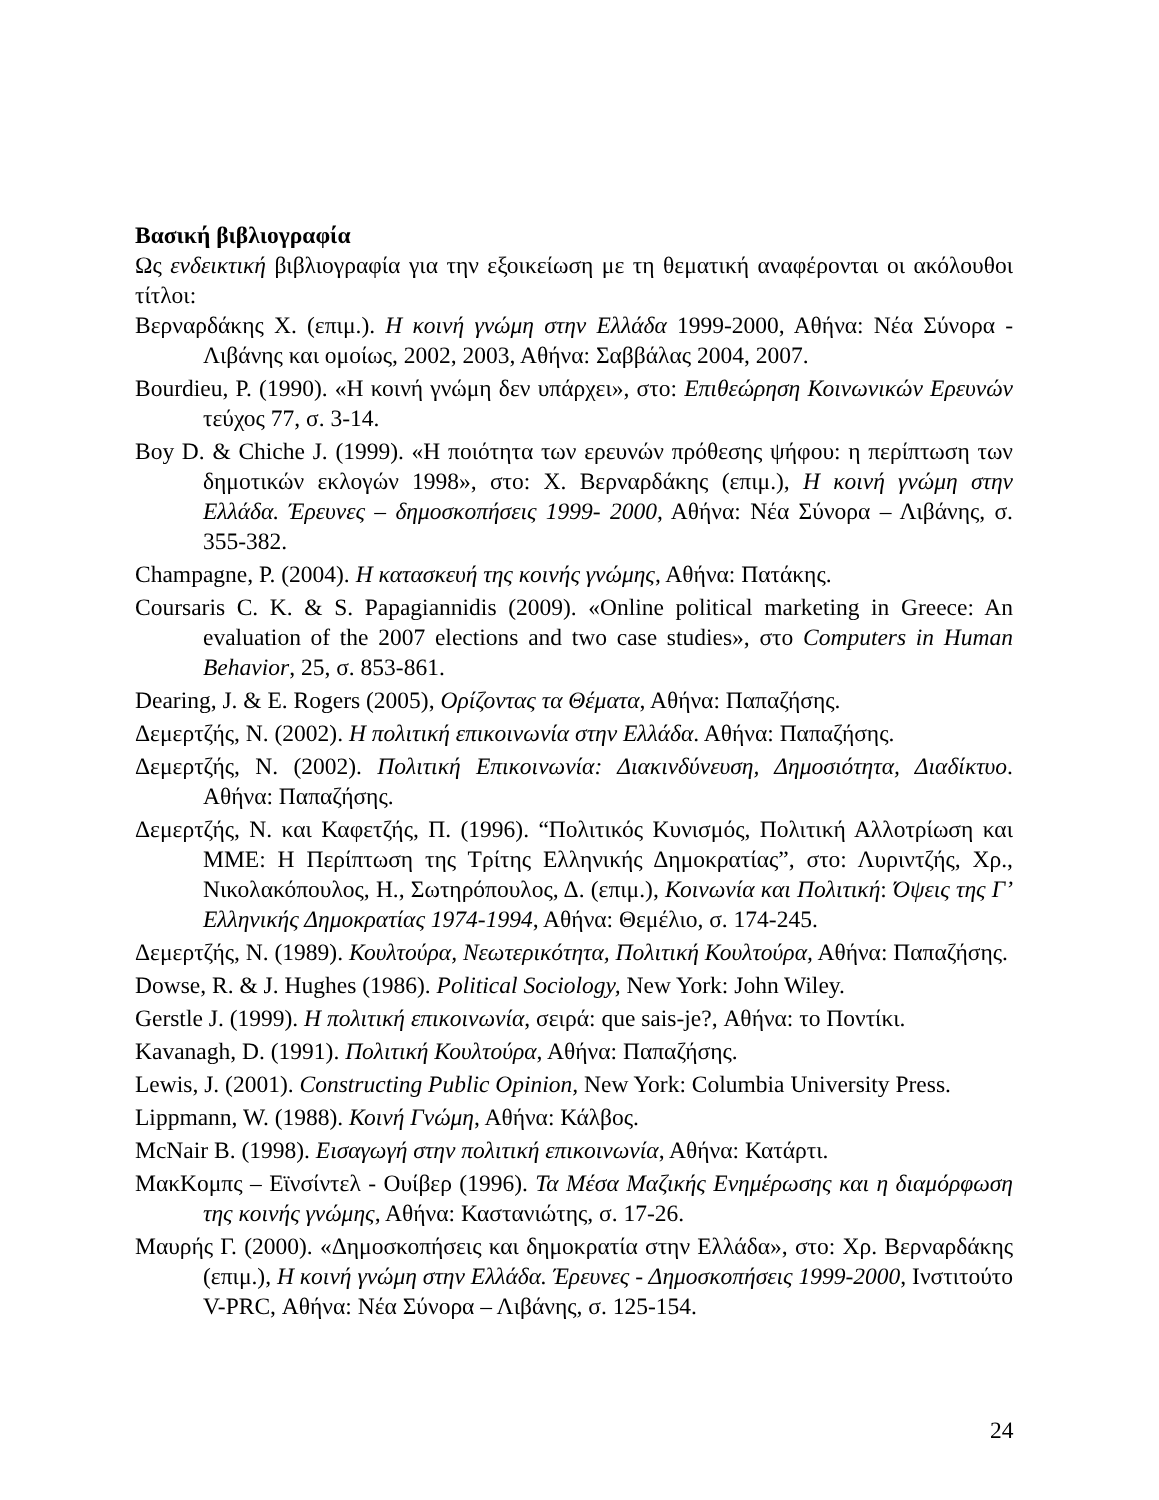Βασική βιβλιογραφία
Ως ενδεικτική βιβλιογραφία για την εξοικείωση με τη θεματική αναφέρονται οι ακόλουθοι τίτλοι:
Βερναρδάκης Χ. (επιμ.). Η κοινή γνώμη στην Ελλάδα 1999-2000, Αθήνα: Νέα Σύνορα - Λιβάνης και ομοίως, 2002, 2003, Αθήνα: Σαββάλας 2004, 2007.
Bourdieu, P. (1990). «Η κοινή γνώμη δεν υπάρχει», στο: Επιθεώρηση Κοινωνικών Ερευνών τεύχος 77, σ. 3-14.
Boy D. & Chiche J. (1999). «Η ποιότητα των ερευνών πρόθεσης ψήφου: η περίπτωση των δημοτικών εκλογών 1998», στο: Χ. Βερναρδάκης (επιμ.), Η κοινή γνώμη στην Ελλάδα. Έρευνες – δημοσκοπήσεις 1999- 2000, Αθήνα: Νέα Σύνορα – Λιβάνης, σ. 355-382.
Champagne, P. (2004). Η κατασκευή της κοινής γνώμης, Αθήνα: Πατάκης.
Coursaris C. K. & S. Papagiannidis (2009). «Online political marketing in Greece: An evaluation of the 2007 elections and two case studies», στο Computers in Human Behavior, 25, σ. 853-861.
Dearing, J. & E. Rogers (2005), Ορίζοντας τα Θέματα, Αθήνα: Παπαζήσης.
Δεμερτζής, Ν. (2002). Η πολιτική επικοινωνία στην Ελλάδα. Αθήνα: Παπαζήσης.
Δεμερτζής, Ν. (2002). Πολιτική Επικοινωνία: Διακινδύνευση, Δημοσιότητα, Διαδίκτυο. Αθήνα: Παπαζήσης.
Δεμερτζής, Ν. και Καφετζής, Π. (1996). “Πολιτικός Κυνισμός, Πολιτική Αλλοτρίωση και ΜΜΕ: Η Περίπτωση της Τρίτης Ελληνικής Δημοκρατίας”, στο: Λυριντζής, Χρ., Νικολακόπουλος, Η., Σωτηρόπουλος, Δ. (επιμ.), Κοινωνία και Πολιτική: Όψεις της Γ’ Ελληνικής Δημοκρατίας 1974-1994, Αθήνα: Θεμέλιο, σ. 174-245.
Δεμερτζής, Ν. (1989). Κουλτούρα, Νεωτερικότητα, Πολιτική Κουλτούρα, Αθήνα: Παπαζήσης.
Dowse, R. & J. Hughes (1986). Political Sociology, New York: John Wiley.
Gerstle J. (1999). Η πολιτική επικοινωνία, σειρά: que sais-je?, Αθήνα: το Ποντίκι.
Kavanagh, D. (1991). Πολιτική Κουλτούρα, Αθήνα: Παπαζήσης.
Lewis, J. (2001). Constructing Public Opinion, New York: Columbia University Press.
Lippmann, W. (1988). Κοινή Γνώμη, Αθήνα: Κάλβος.
McNair B. (1998). Εισαγωγή στην πολιτική επικοινωνία, Αθήνα: Κατάρτι.
ΜακΚομπς – Εϊνσίντελ - Ουίβερ (1996). Τα Μέσα Μαζικής Ενημέρωσης και η διαμόρφωση της κοινής γνώμης, Αθήνα: Καστανιώτης, σ. 17-26.
Μαυρής Γ. (2000). «Δημοσκοπήσεις και δημοκρατία στην Ελλάδα», στο: Χρ. Βερναρδάκης (επιμ.), Η κοινή γνώμη στην Ελλάδα. Έρευνες - Δημοσκοπήσεις 1999-2000, Ινστιτούτο V-PRC, Αθήνα: Νέα Σύνορα – Λιβάνης, σ. 125-154.
24